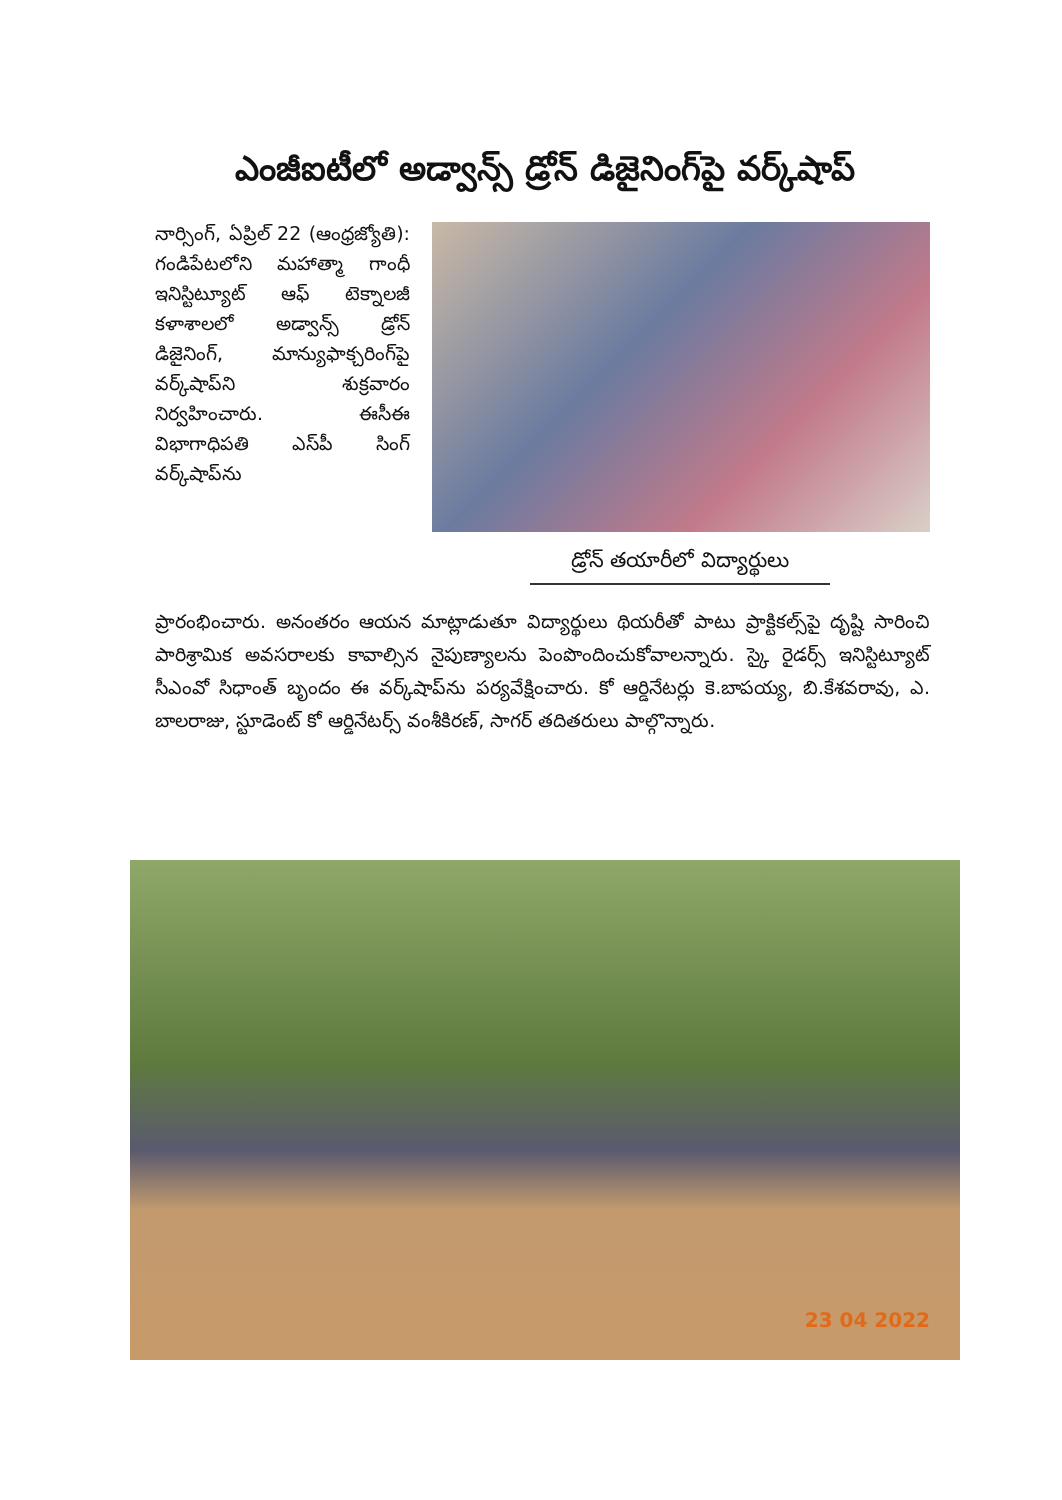ఎంజీఐటీలో అడ్వాన్స్‌ డ్రోన్‌ డిజైనింగ్‌పై వర్క్‌షాప్‌
నార్సింగ్‌, ఏప్రిల్‌ 22 (ఆంధ్రజ్యోతి): గండిపేటలోని మహాత్మా గాంధీ ఇనిస్టిట్యూట్‌ ఆఫ్‌ టెక్నాలజీ కళాశాలలో అడ్వాన్స్‌ డ్రోన్‌ డిజైనింగ్‌, మాన్యుఫాక్చరింగ్‌పై వర్క్‌షాప్‌ని శుక్రవారం నిర్వహించారు. ఈసీఈ విభాగాధిపతి ఎస్‌పీ సింగ్‌ వర్క్‌షాప్‌ను
డ్రోన్‌ తయారీలో విద్యార్థులు
ప్రారంభించారు. అనంతరం ఆయన మాట్లాడుతూ విద్యార్థులు థియరీతో పాటు ప్రాక్టికల్స్‌పై దృష్టి సారించి పారిశ్రామిక అవసరాలకు కావాల్సిన నైపుణ్యాలను పెంపొందించుకోవాలన్నారు. స్కై రైడర్స్‌ ఇనిస్టిట్యూట్‌ సీఎంవో సిధాంత్‌ బృందం ఈ వర్క్‌షాప్‌ను పర్యవేక్షించారు. కో ఆర్డినేటర్లు కె.బాపయ్య, బి.కేశవరావు, ఎ. బాలరాజు, స్టూడెంట్‌ కో ఆర్డినేటర్స్‌ వంశీకిరణ్‌, సాగర్‌ తదితరులు పాల్గొన్నారు.
23 04 2022